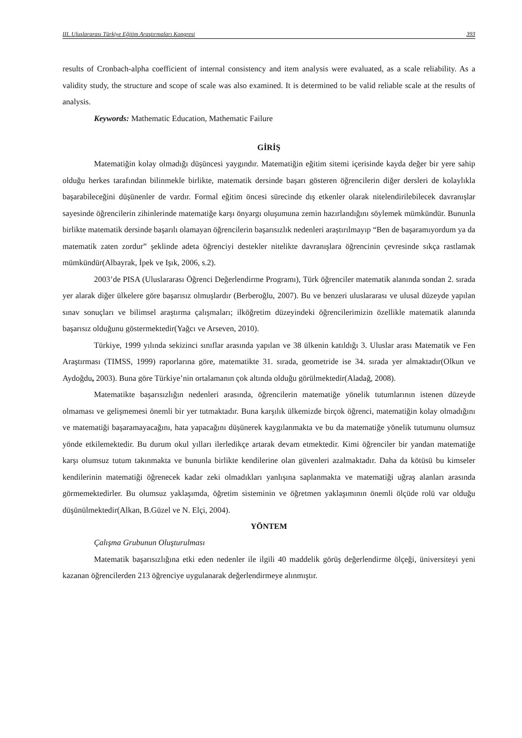III. Uluslararası Türkiye Eğitim Araştırmaları Kongresi 393
results of Cronbach-alpha coefficient of internal consistency and item analysis were evaluated, as a scale reliability. As a validity study, the structure and scope of scale was also examined. It is determined to be valid reliable scale at the results of analysis.
Keywords: Mathematic Education, Mathematic Failure
GİRİŞ
Matematiğin kolay olmadığı düşüncesi yaygındır. Matematiğin eğitim sitemi içerisinde kayda değer bir yere sahip olduğu herkes tarafından bilinmekle birlikte, matematik dersinde başarı gösteren öğrencilerin diğer dersleri de kolaylıkla başarabileceğini düşünenler de vardır. Formal eğitim öncesi sürecinde dış etkenler olarak nitelendirilebilecek davranışlar sayesinde öğrencilerin zihinlerinde matematiğe karşı önyargı oluşumuna zemin hazırlandığını söylemek mümkündür. Bununla birlikte matematik dersinde başarılı olamayan öğrencilerin başarısızlık nedenleri araştırılmayıp “Ben de başaramıyordum ya da matematik zaten zordur” şeklinde adeta öğrenciyi destekler nitelikte davranışlara öğrencinin çevresinde sıkça rastlamak mümkündür(Albayrak, İpek ve Işık, 2006, s.2).
2003’de PISA (Uluslararası Öğrenci Değerlendirme Programı), Türk öğrenciler matematik alanında sondan 2. sırada yer alarak diğer ülkelere göre başarısız olmuşlardır (Berberoğlu, 2007). Bu ve benzeri uluslararası ve ulusal düzeyde yapılan sınav sonuçları ve bilimsel araştırma çalışmaları; ilköğretim düzeyindeki öğrencilerimizin özellikle matematik alanında başarısız olduğunu göstermektedir(Yağcı ve Arseven, 2010).
Türkiye, 1999 yılında sekizinci sınıflar arasında yapılan ve 38 ülkenin katıldığı 3. Uluslar arası Matematik ve Fen Araştırması (TIMSS, 1999) raporlarına göre, matematikte 31. sırada, geometride ise 34. sırada yer almaktadır(Olkun ve Aydoğdu, 2003). Buna göre Türkiye’nin ortalamanın çok altında olduğu görülmektedir(Aladağ, 2008).
Matematikte başarısızlığın nedenleri arasında, öğrencilerin matematiğe yönelik tutumlarının istenen düzeyde olmaması ve gelişmemesi önemli bir yer tutmaktadır. Buna karşılık ülkemizde birçok öğrenci, matematiğin kolay olmadığını ve matematiği başaramayacağını, hata yapacağını düşünerek kaygılanmakta ve bu da matematiğe yönelik tutumunu olumsuz yönde etkilemektedir. Bu durum okul yılları ilerledikçe artarak devam etmektedir. Kimi öğrenciler bir yandan matematiğe karşı olumsuz tutum takınmakta ve bununla birlikte kendilerine olan güvenleri azalmaktadır. Daha da kötüsü bu kimseler kendilerinin matematiği öğrenecek kadar zeki olmadıkları yanlışına saplanmakta ve matematiği uğraş alanları arasında görmemektedirler. Bu olumsuz yaklaşımda, öğretim sisteminin ve öğretmen yaklaşımının önemli ölçüde rolü var olduğu düşünülmektedir(Alkan, B.Güzel ve N. Elçi, 2004).
YÖNTEM
Çalışma Grubunun Oluşturulması
Matematik başarısızlığına etki eden nedenler ile ilgili 40 maddelik görüş değerlendirme ölçeği, üniversiteyi yeni kazanan öğrencilerden 213 öğrenciye uygulanarak değerlendirmeye alınmıştır.